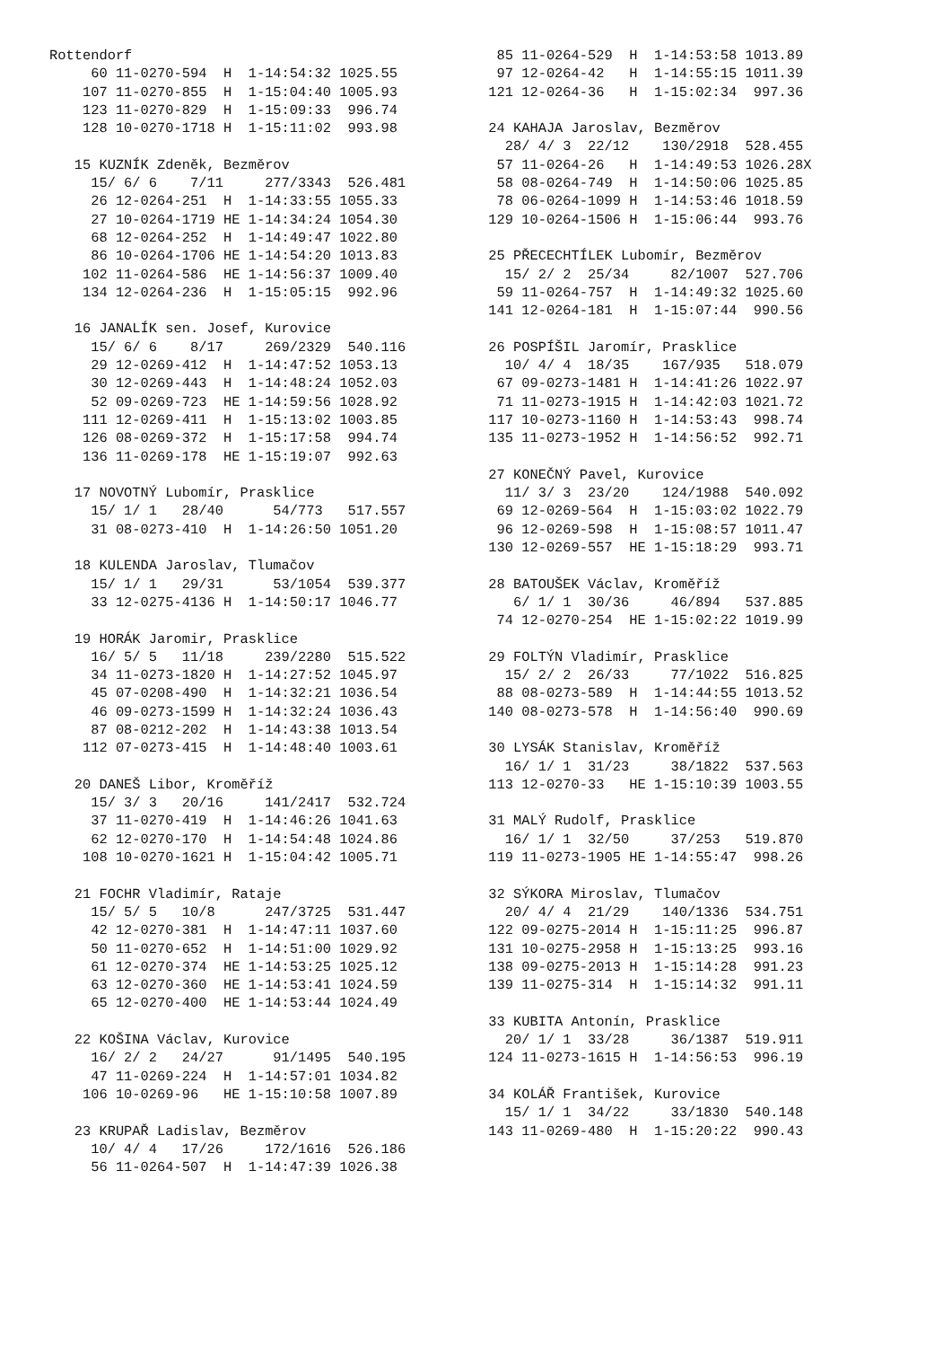Rottendorf
     60 11-0270-594  H  1-14:54:32 1025.55
    107 11-0270-855  H  1-15:04:40 1005.93
    123 11-0270-829  H  1-15:09:33  996.74
    128 10-0270-1718 H  1-15:11:02  993.98

   15 KUZNÍK Zdeněk, Bezměrov
     15/ 6/ 6    7/11     277/3343  526.481
     26 12-0264-251  H  1-14:33:55 1055.33
     27 10-0264-1719 HE 1-14:34:24 1054.30
     68 12-0264-252  H  1-14:49:47 1022.80
     86 10-0264-1706 HE 1-14:54:20 1013.83
    102 11-0264-586  HE 1-14:56:37 1009.40
    134 12-0264-236  H  1-15:05:15  992.96

   16 JANALÍK sen. Josef, Kurovice
     15/ 6/ 6    8/17     269/2329  540.116
     29 12-0269-412  H  1-14:47:52 1053.13
     30 12-0269-443  H  1-14:48:24 1052.03
     52 09-0269-723  HE 1-14:59:56 1028.92
    111 12-0269-411  H  1-15:13:02 1003.85
    126 08-0269-372  H  1-15:17:58  994.74
    136 11-0269-178  HE 1-15:19:07  992.63

   17 NOVOTNÝ Lubomír, Prasklice
     15/ 1/ 1   28/40      54/773   517.557
     31 08-0273-410  H  1-14:26:50 1051.20

   18 KULENDA Jaroslav, Tlumačov
     15/ 1/ 1   29/31      53/1054  539.377
     33 12-0275-4136 H  1-14:50:17 1046.77

   19 HORÁK Jaromir, Prasklice
     16/ 5/ 5   11/18     239/2280  515.522
     34 11-0273-1820 H  1-14:27:52 1045.97
     45 07-0208-490  H  1-14:32:21 1036.54
     46 09-0273-1599 H  1-14:32:24 1036.43
     87 08-0212-202  H  1-14:43:38 1013.54
    112 07-0273-415  H  1-14:48:40 1003.61

   20 DANEŠ Libor, Kroměříž
     15/ 3/ 3   20/16     141/2417  532.724
     37 11-0270-419  H  1-14:46:26 1041.63
     62 12-0270-170  H  1-14:54:48 1024.86
    108 10-0270-1621 H  1-15:04:42 1005.71

   21 FOCHR Vladimír, Rataje
     15/ 5/ 5   10/8      247/3725  531.447
     42 12-0270-381  H  1-14:47:11 1037.60
     50 11-0270-652  H  1-14:51:00 1029.92
     61 12-0270-374  HE 1-14:53:25 1025.12
     63 12-0270-360  HE 1-14:53:41 1024.59
     65 12-0270-400  HE 1-14:53:44 1024.49

   22 KOŠINA Václav, Kurovice
     16/ 2/ 2   24/27      91/1495  540.195
     47 11-0269-224  H  1-14:57:01 1034.82
    106 10-0269-96   HE 1-15:10:58 1007.89

   23 KRUPAŘ Ladislav, Bezměrov
     10/ 4/ 4   17/26     172/1616  526.186
     56 11-0264-507  H  1-14:47:39 1026.38
  85 11-0264-529  H  1-14:53:58 1013.89
  97 12-0264-42   H  1-14:55:15 1011.39
 121 12-0264-36   H  1-15:02:34  997.36

 24 KAHAJA Jaroslav, Bezměrov
   28/ 4/ 3  22/12    130/2918  528.455
  57 11-0264-26   H  1-14:49:53 1026.28X
  58 08-0264-749  H  1-14:50:06 1025.85
  78 06-0264-1099 H  1-14:53:46 1018.59
 129 10-0264-1506 H  1-15:06:44  993.76

 25 PŘECECHTÍLEK Lubomír, Bezměrov
   15/ 2/ 2  25/34     82/1007  527.706
  59 11-0264-757  H  1-14:49:32 1025.60
 141 12-0264-181  H  1-15:07:44  990.56

 26 POSPÍŠIL Jaromír, Prasklice
   10/ 4/ 4  18/35    167/935   518.079
  67 09-0273-1481 H  1-14:41:26 1022.97
  71 11-0273-1915 H  1-14:42:03 1021.72
 117 10-0273-1160 H  1-14:53:43  998.74
 135 11-0273-1952 H  1-14:56:52  992.71

 27 KONEČNÝ Pavel, Kurovice
   11/ 3/ 3  23/20    124/1988  540.092
  69 12-0269-564  H  1-15:03:02 1022.79
  96 12-0269-598  H  1-15:08:57 1011.47
 130 12-0269-557  HE 1-15:18:29  993.71

 28 BATOUŠEK Václav, Kroměříž
    6/ 1/ 1  30/36     46/894   537.885
  74 12-0270-254  HE 1-15:02:22 1019.99

 29 FOLTÝN Vladimír, Prasklice
   15/ 2/ 2  26/33     77/1022  516.825
  88 08-0273-589  H  1-14:44:55 1013.52
 140 08-0273-578  H  1-14:56:40  990.69

 30 LYSÁK Stanislav, Kroměříž
   16/ 1/ 1  31/23     38/1822  537.563
 113 12-0270-33   HE 1-15:10:39 1003.55

 31 MALÝ Rudolf, Prasklice
   16/ 1/ 1  32/50     37/253   519.870
 119 11-0273-1905 HE 1-14:55:47  998.26

 32 SÝKORA Miroslav, Tlumačov
   20/ 4/ 4  21/29    140/1336  534.751
 122 09-0275-2014 H  1-15:11:25  996.87
 131 10-0275-2958 H  1-15:13:25  993.16
 138 09-0275-2013 H  1-15:14:28  991.23
 139 11-0275-314  H  1-15:14:32  991.11

 33 KUBITA Antonín, Prasklice
   20/ 1/ 1  33/28     36/1387  519.911
 124 11-0273-1615 H  1-14:56:53  996.19

 34 KOLÁŘ František, Kurovice
   15/ 1/ 1  34/22     33/1830  540.148
 143 11-0269-480  H  1-15:20:22  990.43